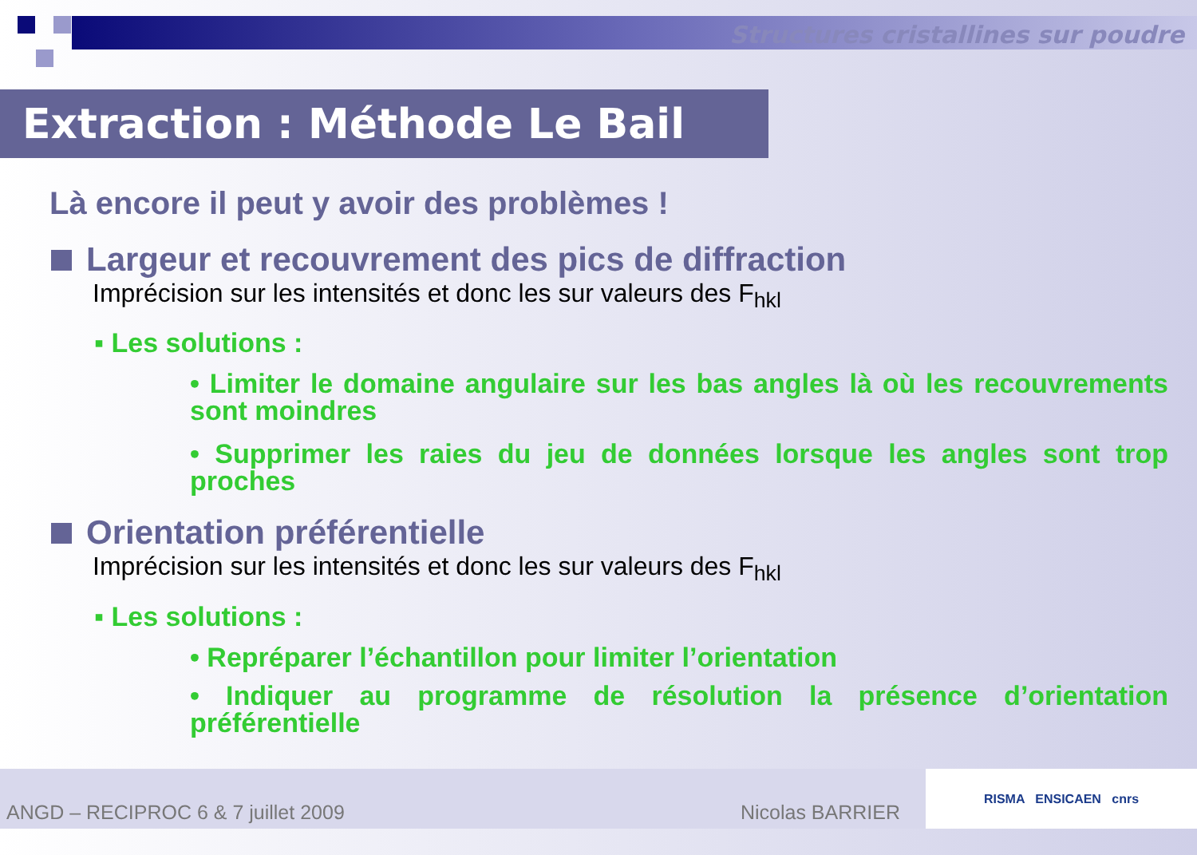Structures cristallines sur poudre
Extraction : Méthode Le Bail
Là encore il peut y avoir des problèmes !
Largeur et recouvrement des pics de diffraction
Imprécision sur les intensités et donc les sur valeurs des F<sub>hkl</sub>
▪ Les solutions :
• Limiter le domaine angulaire sur les bas angles là où les recouvrements sont moindres
• Supprimer les raies du jeu de données lorsque les angles sont trop proches
Orientation préférentielle
Imprécision sur les intensités et donc les sur valeurs des F<sub>hkl</sub>
▪ Les solutions :
• Repréparer l’échantillon pour limiter l’orientation
• Indiquer au programme de résolution la présence d’orientation préférentielle
ANGD – RECIPROC 6 & 7 juillet 2009 Nicolas BARRIER RISMA ENSICAEN cnrs